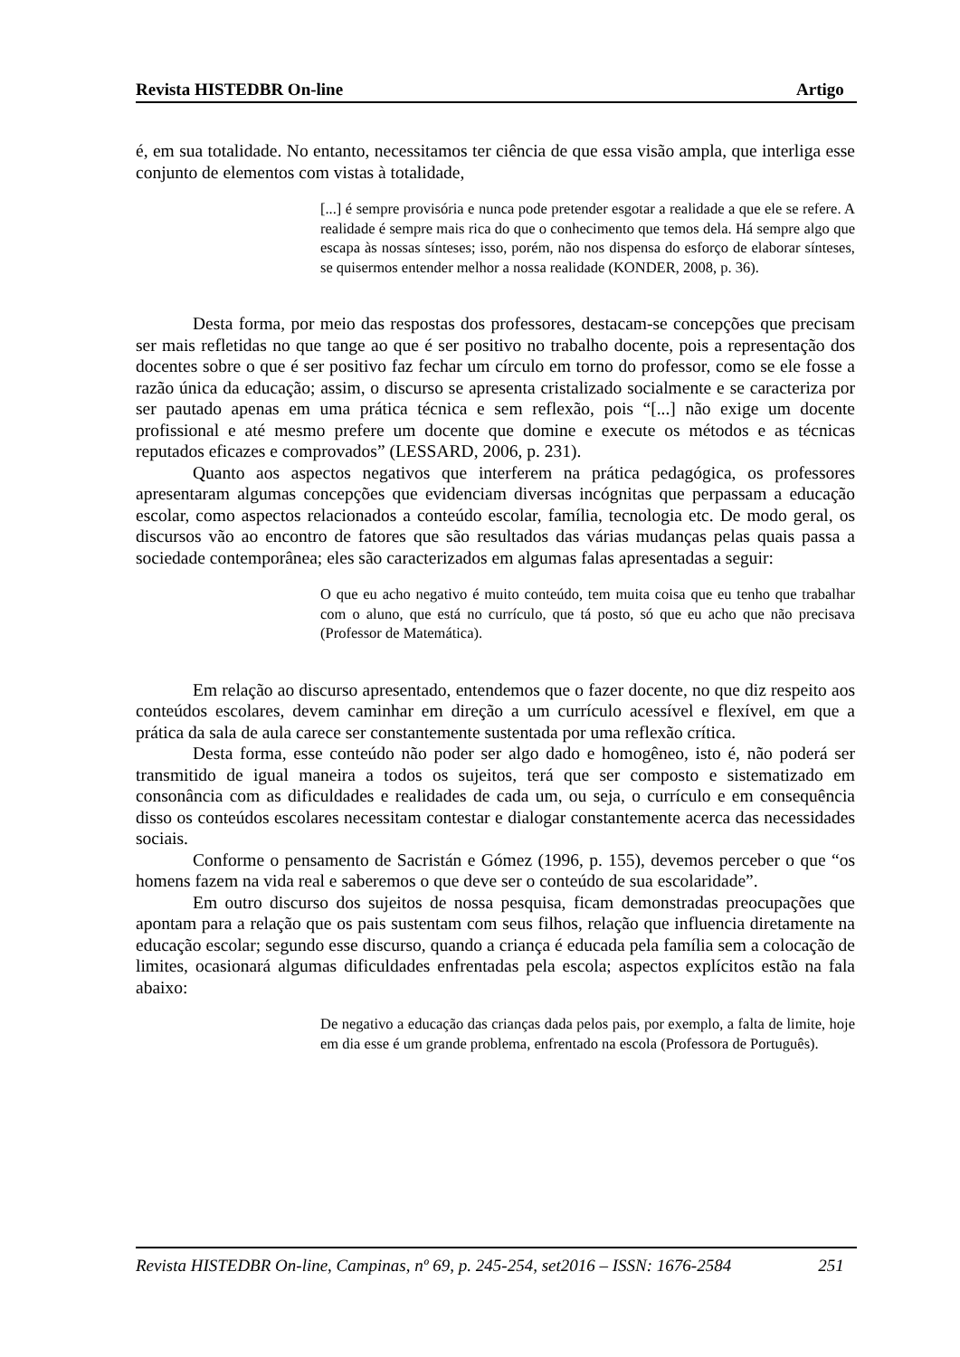Revista HISTEDBR On-line Artigo
é, em sua totalidade. No entanto, necessitamos ter ciência de que essa visão ampla, que interliga esse conjunto de elementos com vistas à totalidade,
[...] é sempre provisória e nunca pode pretender esgotar a realidade a que ele se refere. A realidade é sempre mais rica do que o conhecimento que temos dela. Há sempre algo que escapa às nossas sínteses; isso, porém, não nos dispensa do esforço de elaborar sínteses, se quisermos entender melhor a nossa realidade (KONDER, 2008, p. 36).
Desta forma, por meio das respostas dos professores, destacam-se concepções que precisam ser mais refletidas no que tange ao que é ser positivo no trabalho docente, pois a representação dos docentes sobre o que é ser positivo faz fechar um círculo em torno do professor, como se ele fosse a razão única da educação; assim, o discurso se apresenta cristalizado socialmente e se caracteriza por ser pautado apenas em uma prática técnica e sem reflexão, pois “[...] não exige um docente profissional e até mesmo prefere um docente que domine e execute os métodos e as técnicas reputados eficazes e comprovados” (LESSARD, 2006, p. 231).
Quanto aos aspectos negativos que interferem na prática pedagógica, os professores apresentaram algumas concepções que evidenciam diversas incógnitas que perpassam a educação escolar, como aspectos relacionados a conteúdo escolar, família, tecnologia etc. De modo geral, os discursos vão ao encontro de fatores que são resultados das várias mudanças pelas quais passa a sociedade contemporânea; eles são caracterizados em algumas falas apresentadas a seguir:
O que eu acho negativo é muito conteúdo, tem muita coisa que eu tenho que trabalhar com o aluno, que está no currículo, que tá posto, só que eu acho que não precisava (Professor de Matemática).
Em relação ao discurso apresentado, entendemos que o fazer docente, no que diz respeito aos conteúdos escolares, devem caminhar em direção a um currículo acessível e flexível, em que a prática da sala de aula carece ser constantemente sustentada por uma reflexão crítica.
Desta forma, esse conteúdo não poder ser algo dado e homogêneo, isto é, não poderá ser transmitido de igual maneira a todos os sujeitos, terá que ser composto e sistematizado em consonância com as dificuldades e realidades de cada um, ou seja, o currículo e em consequência disso os conteúdos escolares necessitam contestar e dialogar constantemente acerca das necessidades sociais.
Conforme o pensamento de Sacristán e Gómez (1996, p. 155), devemos perceber o que “os homens fazem na vida real e saberemos o que deve ser o conteúdo de sua escolaridade”.
Em outro discurso dos sujeitos de nossa pesquisa, ficam demonstradas preocupações que apontam para a relação que os pais sustentam com seus filhos, relação que influencia diretamente na educação escolar; segundo esse discurso, quando a criança é educada pela família sem a colocação de limites, ocasionará algumas dificuldades enfrentadas pela escola; aspectos explícitos estão na fala abaixo:
De negativo a educação das crianças dada pelos pais, por exemplo, a falta de limite, hoje em dia esse é um grande problema, enfrentado na escola (Professora de Português).
Revista HISTEDBR On-line, Campinas, nº 69, p. 245-254, set2016 – ISSN: 1676-2584 251